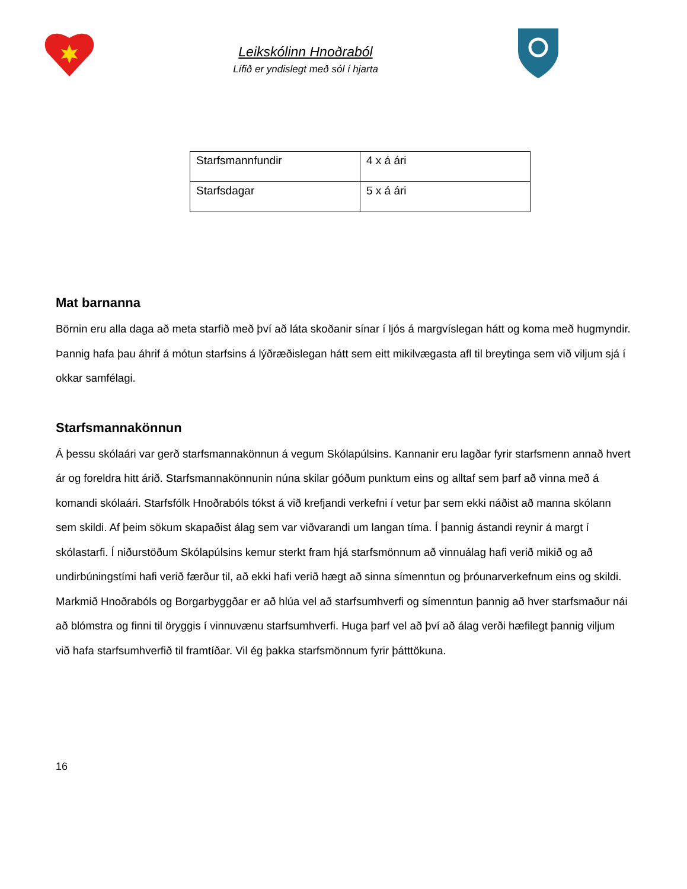Leikskólinn Hnoðraból
Lífið er yndislegt með sól í hjarta
| Starfsmannfundir | 4 x á ári |
| Starfsdagar | 5 x á ári |
Mat barnanna
Börnin eru alla daga að meta starfið með því að láta skoðanir sínar í ljós á margvíslegan hátt og koma með hugmyndir. Þannig hafa þau áhrif á mótun starfsins á lýðræðislegan hátt sem eitt mikilvægasta afl til breytinga sem við viljum sjá í okkar samfélagi.
Starfsmannakönnun
Á þessu skólaári var gerð starfsmannakönnun á vegum Skólapúlsins. Kannanir eru lagðar fyrir starfsmenn annað hvert ár og foreldra hitt árið. Starfsmannakönnunin núna skilar góðum punktum eins og alltaf sem þarf að vinna með á komandi skólaári. Starfsfólk Hnoðrabóls tókst á við krefjandi verkefni í vetur þar sem ekki náðist að manna skólann sem skildi. Af þeim sökum skapaðist álag sem var viðvarandi um langan tíma. Í þannig ástandi reynir á margt í skólastarfi. Í niðurstöðum Skólapúlsins kemur sterkt fram hjá starfsmönnum að vinnuálag hafi verið mikið og að undirbúningstími hafi verið færður til, að ekki hafi verið hægt að sinna símenntun og þróunarverkefnum eins og skildi. Markmið Hnoðrabóls og Borgarbyggðar er að hlúa vel að starfsumhverfi og símenntun þannig að hver starfsmaður nái að blómstra og finni til öryggis í vinnuvænu starfsumhverfi. Huga þarf vel að því að álag verði hæfilegt þannig viljum við hafa starfsumhverfið til framtíðar. Vil ég þakka starfsmönnum fyrir þátttökuna.
16